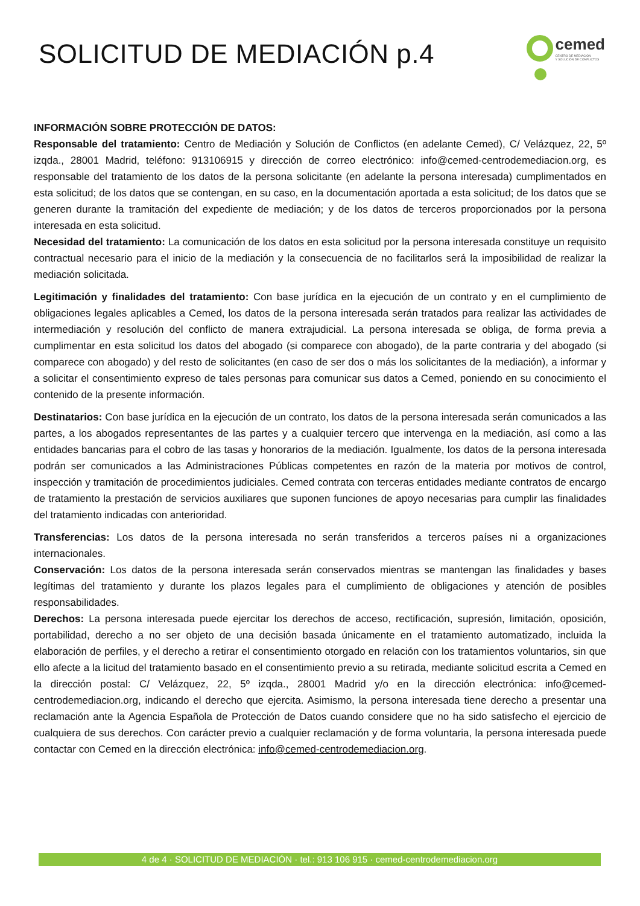SOLICITUD DE MEDIACIÓN p.4
cemed
CENTRO DE MEDIACIÓN
Y SOLUCIÓN DE CONFLICTOS
INFORMACIÓN SOBRE PROTECCIÓN DE DATOS:
Responsable del tratamiento: Centro de Mediación y Solución de Conflictos (en adelante Cemed), C/ Velázquez, 22, 5º izqda., 28001 Madrid, teléfono: 913106915 y dirección de correo electrónico: info@cemed-centrodemediacion.org, es responsable del tratamiento de los datos de la persona solicitante (en adelante la persona interesada) cumplimentados en esta solicitud; de los datos que se contengan, en su caso, en la documentación aportada a esta solicitud; de los datos que se generen durante la tramitación del expediente de mediación; y de los datos de terceros proporcionados por la persona interesada en esta solicitud.
Necesidad del tratamiento: La comunicación de los datos en esta solicitud por la persona interesada constituye un requisito contractual necesario para el inicio de la mediación y la consecuencia de no facilitarlos será la imposibilidad de realizar la mediación solicitada.
Legitimación y finalidades del tratamiento: Con base jurídica en la ejecución de un contrato y en el cumplimiento de obligaciones legales aplicables a Cemed, los datos de la persona interesada serán tratados para realizar las actividades de intermediación y resolución del conflicto de manera extrajudicial. La persona interesada se obliga, de forma previa a cumplimentar en esta solicitud los datos del abogado (si comparece con abogado), de la parte contraria y del abogado (si comparece con abogado) y del resto de solicitantes (en caso de ser dos o más los solicitantes de la mediación), a informar y a solicitar el consentimiento expreso de tales personas para comunicar sus datos a Cemed, poniendo en su conocimiento el contenido de la presente información.
Destinatarios: Con base jurídica en la ejecución de un contrato, los datos de la persona interesada serán comunicados a las partes, a los abogados representantes de las partes y a cualquier tercero que intervenga en la mediación, así como a las entidades bancarias para el cobro de las tasas y honorarios de la mediación. Igualmente, los datos de la persona interesada podrán ser comunicados a las Administraciones Públicas competentes en razón de la materia por motivos de control, inspección y tramitación de procedimientos judiciales. Cemed contrata con terceras entidades mediante contratos de encargo de tratamiento la prestación de servicios auxiliares que suponen funciones de apoyo necesarias para cumplir las finalidades del tratamiento indicadas con anterioridad.
Transferencias: Los datos de la persona interesada no serán transferidos a terceros países ni a organizaciones internacionales.
Conservación: Los datos de la persona interesada serán conservados mientras se mantengan las finalidades y bases legítimas del tratamiento y durante los plazos legales para el cumplimiento de obligaciones y atención de posibles responsabilidades.
Derechos: La persona interesada puede ejercitar los derechos de acceso, rectificación, supresión, limitación, oposición, portabilidad, derecho a no ser objeto de una decisión basada únicamente en el tratamiento automatizado, incluida la elaboración de perfiles, y el derecho a retirar el consentimiento otorgado en relación con los tratamientos voluntarios, sin que ello afecte a la licitud del tratamiento basado en el consentimiento previo a su retirada, mediante solicitud escrita a Cemed en la dirección postal: C/ Velázquez, 22, 5º izqda., 28001 Madrid y/o en la dirección electrónica: info@cemed-centrodemediacion.org, indicando el derecho que ejercita. Asimismo, la persona interesada tiene derecho a presentar una reclamación ante la Agencia Española de Protección de Datos cuando considere que no ha sido satisfecho el ejercicio de cualquiera de sus derechos. Con carácter previo a cualquier reclamación y de forma voluntaria, la persona interesada puede contactar con Cemed en la dirección electrónica: info@cemed-centrodemediacion.org.
4 de 4 · SOLICITUD DE MEDIACIÓN · tel.: 913 106 915 · cemed-centrodemediacion.org